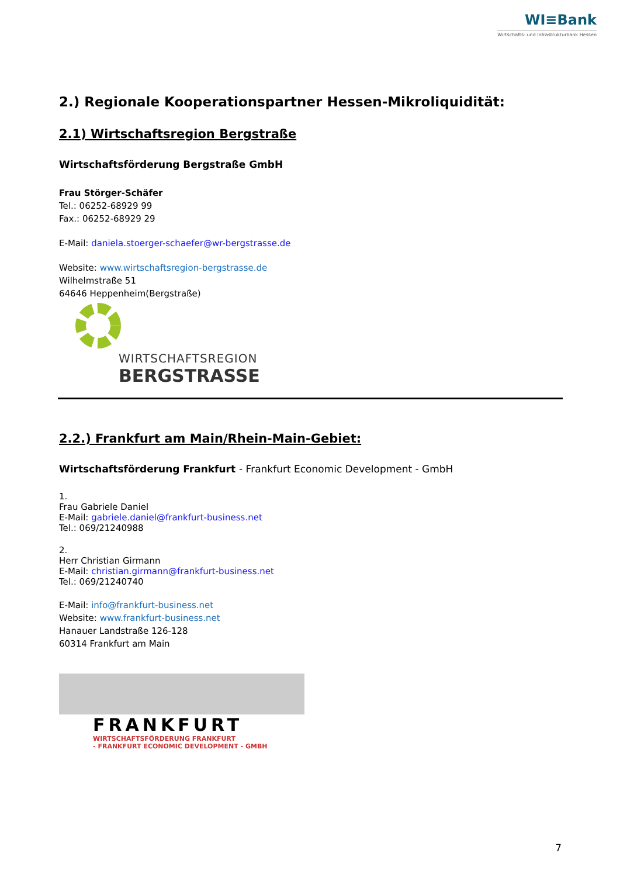WI≡Bank
Wirtschafts- und Infrastrukturbank Hessen
2.) Regionale Kooperationspartner Hessen-Mikroliquidität:
2.1) Wirtschaftsregion Bergstraße
Wirtschaftsförderung Bergstraße GmbH
Frau Störger-Schäfer
Tel.: 06252-68929 99
Fax.: 06252-68929 29
E-Mail: daniela.stoerger-schaefer@wr-bergstrasse.de
Website: www.wirtschaftsregion-bergstrasse.de
Wilhelmstraße 51
64646 Heppenheim(Bergstraße)
WIRTSCHAFTSREGION
BERGSTRASSE
2.2.) Frankfurt am Main/Rhein-Main-Gebiet:
Wirtschaftsförderung Frankfurt - Frankfurt Economic Development - GmbH
1.
Frau Gabriele Daniel
E-Mail: gabriele.daniel@frankfurt-business.net
Tel.: 069/21240988
2.
Herr Christian Girmann
E-Mail: christian.girmann@frankfurt-business.net
Tel.: 069/21240740
E-Mail: info@frankfurt-business.net
Website: www.frankfurt-business.net
Hanauer Landstraße 126-128
60314 Frankfurt am Main
FRANKFURT
WIRTSCHAFTSFÖRDERUNG FRANKFURT
- FRANKFURT ECONOMIC DEVELOPMENT - GMBH
7